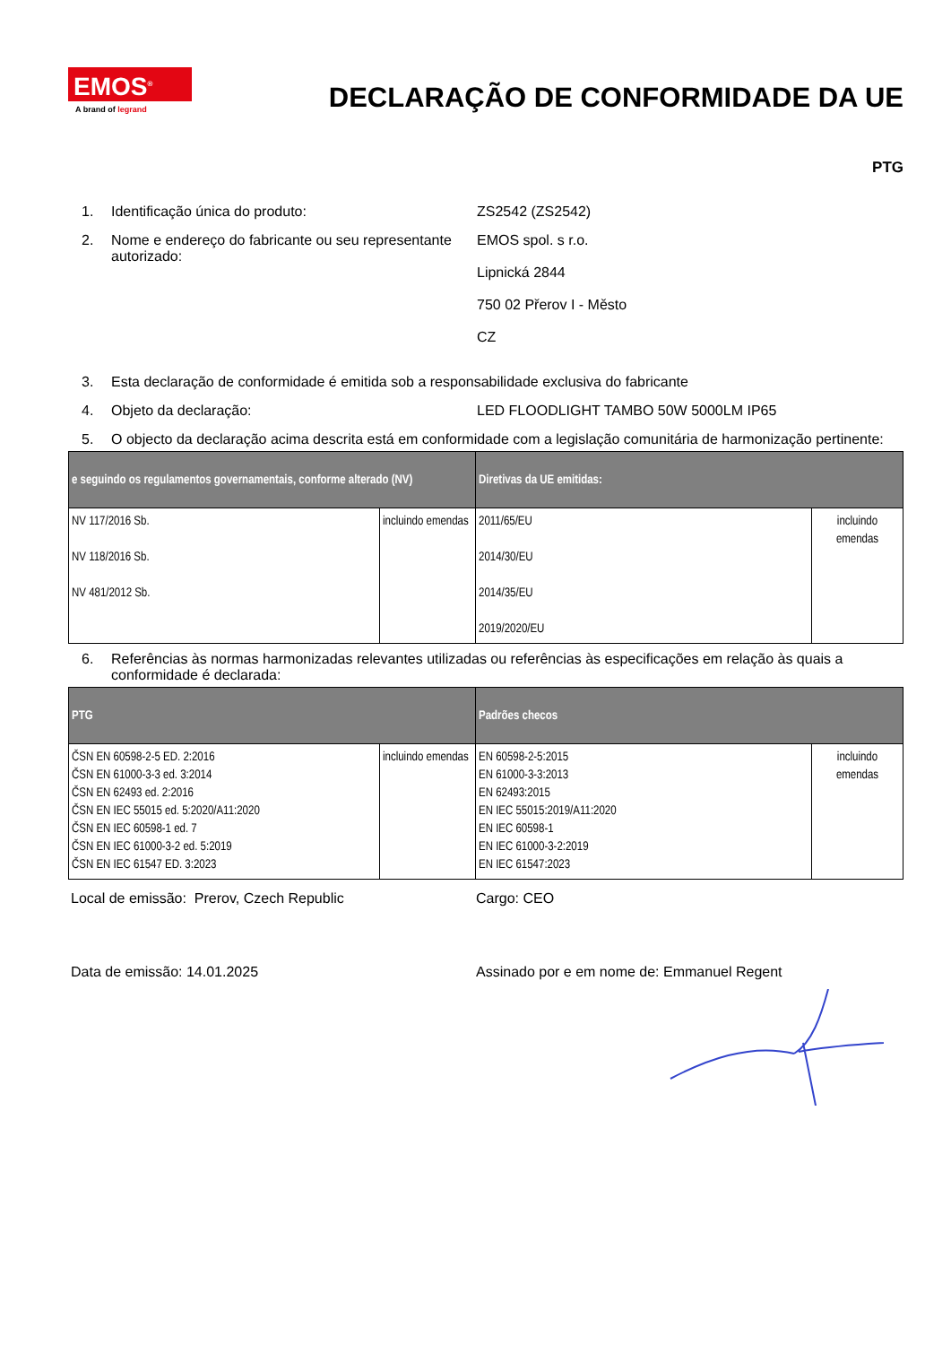EMOS<sup>®</sup>
A brand of legrand
DECLARAÇÃO DE CONFORMIDADE DA UE
PTG
1. Identificação única do produto: ZS2542 (ZS2542)
2. Nome e endereço do fabricante ou seu representante autorizado:
EMOS spol. s r.o.
Lipnická 2844
750 02 Přerov I - Město
CZ
3. Esta declaração de conformidade é emitida sob a responsabilidade exclusiva do fabricante
4. Objeto da declaração: LED FLOODLIGHT TAMBO 50W 5000LM IP65
5. O objecto da declaração acima descrita está em conformidade com a legislação comunitária de harmonização pertinente:
| e seguindo os regulamentos governamentais, conforme alterado (NV) | | Diretivas da UE emitidas: | |
| --- | --- | --- | --- |
| NV 117/2016 Sb. NV 118/2016 Sb. NV 481/2012 Sb. | incluindo emendas | 2011/65/EU 2014/30/EU 2014/35/EU 2019/2020/EU | incluindo emendas |
6. Referências às normas harmonizadas relevantes utilizadas ou referências às especificações em relação às quais a conformidade é declarada:
| PTG | | Padrões checos | |
| --- | --- | --- | --- |
| ČSN EN 60598-2-5 ED. 2:2016 ČSN EN 61000-3-3 ed. 3:2014 ČSN EN 62493 ed. 2:2016 ČSN EN IEC 55015 ed. 5:2020/A11:2020 ČSN EN IEC 60598-1 ed. 7 ČSN EN IEC 61000-3-2 ed. 5:2019 ČSN EN IEC 61547 ED. 3:2023 | incluindo emendas | EN 60598-2-5:2015 EN 61000-3-3:2013 EN 62493:2015 EN IEC 55015:2019/A11:2020 EN IEC 60598-1 EN IEC 61000-3-2:2019 EN IEC 61547:2023 | incluindo emendas |
Local de emissão: Prerov, Czech Republic Cargo: CEO
Data de emissão: 14.01.2025 Assinado por e em nome de: Emmanuel Regent